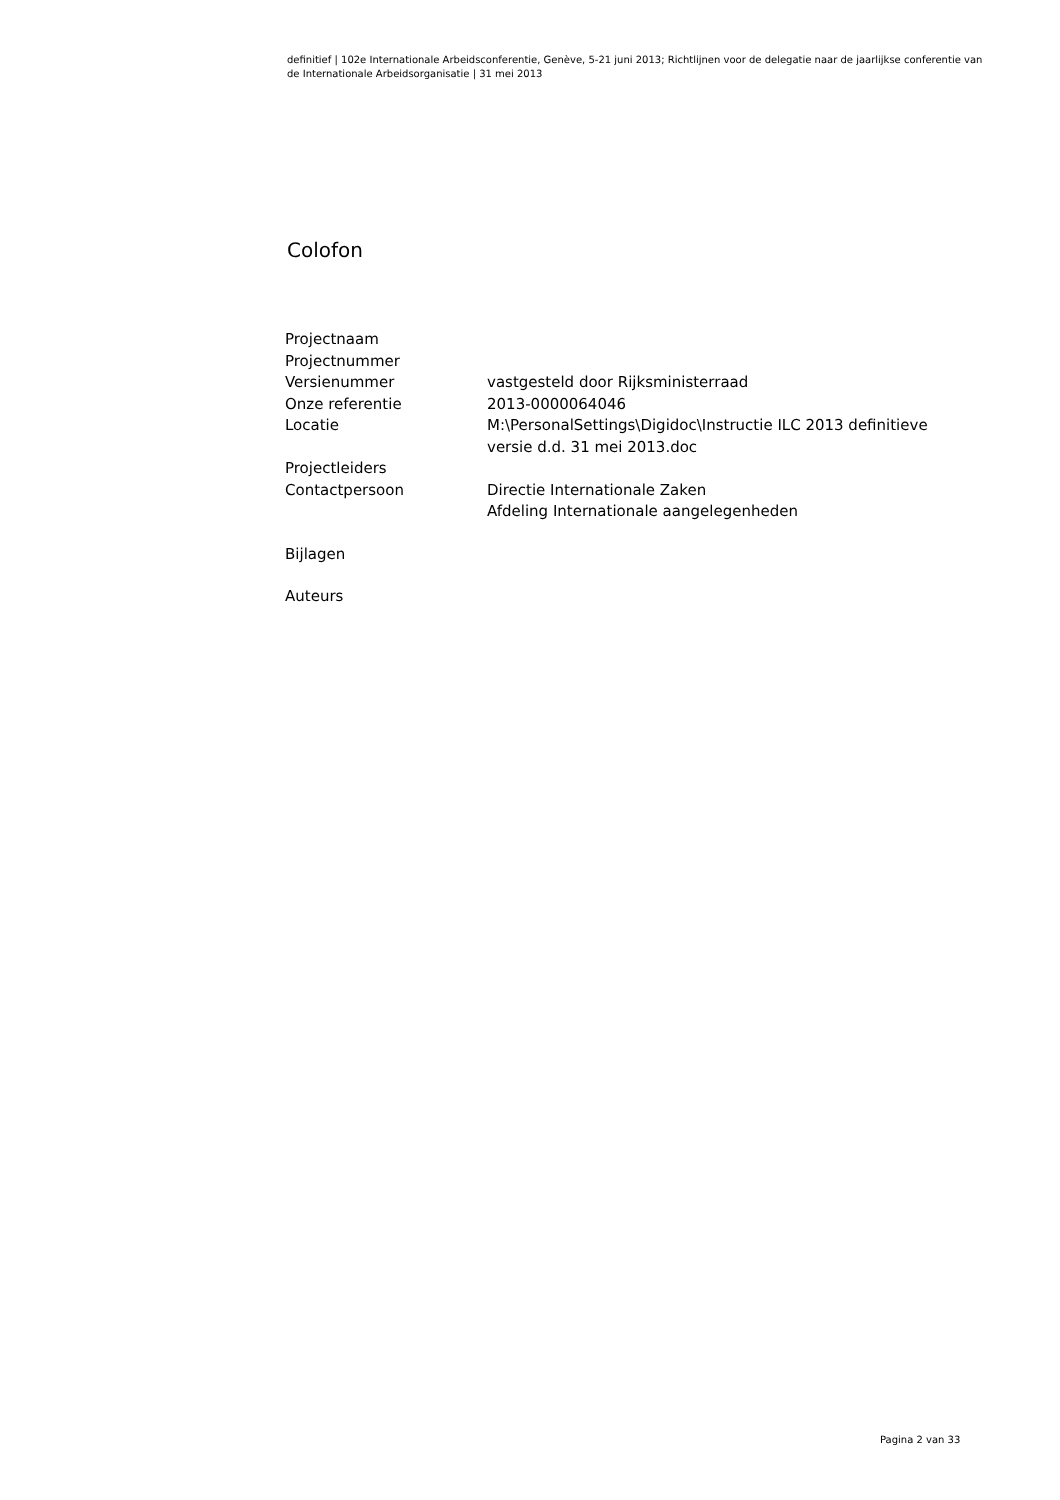definitief | 102e Internationale Arbeidsconferentie, Genève, 5-21 juni 2013; Richtlijnen voor de delegatie naar de jaarlijkse conferentie van de Internationale Arbeidsorganisatie | 31 mei 2013
Colofon
| Projectnaam | |
| Projectnummer | |
| Versienummer | vastgesteld door Rijksministerraad |
| Onze referentie | 2013-0000064046 |
| Locatie | M:\PersonalSettings\Digidoc\Instructie ILC 2013 definitieve versie d.d. 31 mei 2013.doc |
| Projectleiders | |
| Contactpersoon | Directie Internationale Zaken Afdeling Internationale aangelegenheden |
| Bijlagen | |
| Auteurs | |
Pagina 2 van 33